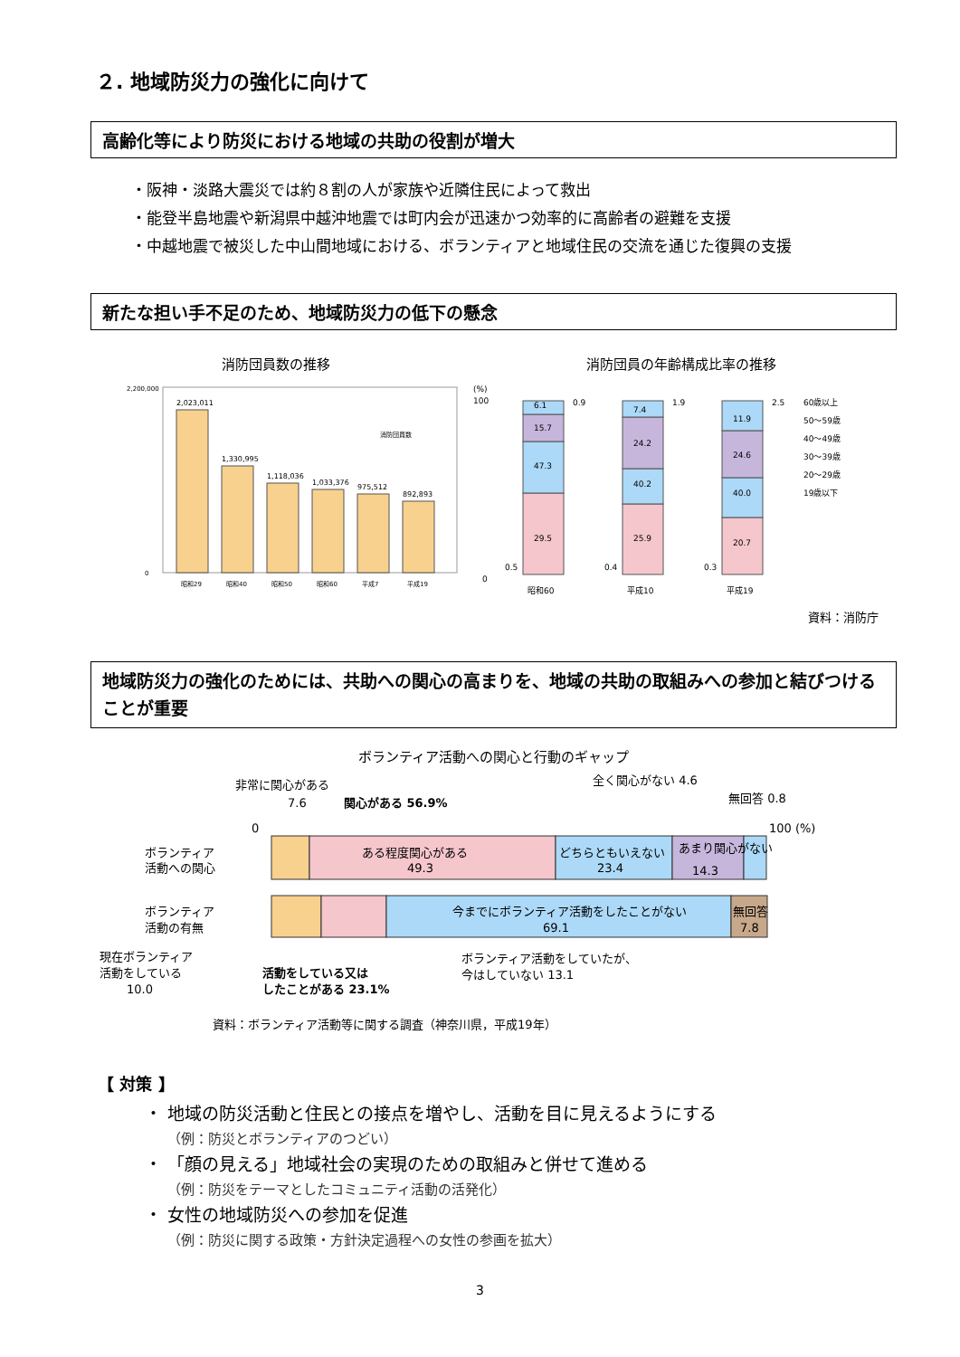２. 地域防災力の強化に向けて
高齢化等により防災における地域の共助の役割が増大
・阪神・淡路大震災では約８割の人が家族や近隣住民によって救出
・能登半島地震や新潟県中越沖地震では町内会が迅速かつ効率的に高齢者の避難を支援
・中越地震で被災した中山間地域における、ボランティアと地域住民の交流を通じた復興の支援
新たな担い手不足のため、地域防災力の低下の懸念
消防団員数の推移
2,023,011
1,330,995
1,118,036
1,033,376
975,512
892,893
2,200,000
0
消防団員数
昭和29
昭和40
昭和50
昭和60
平成7
平成19
消防団員の年齢構成比率の推移
(%)
100
0
29.5
47.3
15.7
6.1
0.9
0.5
25.9
40.2
24.2
7.4
1.9
0.4
20.7
40.0
24.6
11.9
2.5
0.3
昭和60
平成10
平成19
60歳以上
50～59歳
40～49歳
30～39歳
20～29歳
19歳以下
資料：消防庁
地域防災力の強化のためには、共助への関心の高まりを、地域の共助の取組みへの参加と結びつけることが重要
ボランティア活動への関心と行動のギャップ
非常に関心がある
7.6
関心がある 56.9%
全く関心がない 4.6
無回答 0.8
0
100 (%)
ボランティア
活動への関心
ある程度関心がある
49.3
どちらともいえない
23.4
あまり関心がない
14.3
ボランティア
活動の有無
今までにボランティア活動をしたことがない
69.1
無回答
7.8
現在ボランティア
活動をしている
10.0
活動をしている又は
したことがある 23.1%
ボランティア活動をしていたが、
今はしていない 13.1
資料：ボランティア活動等に関する調査（神奈川県，平成19年）
【 対策 】
・ 地域の防災活動と住民との接点を増やし、活動を目に見えるようにする
（例：防災とボランティアのつどい）
・ 「顔の見える」地域社会の実現のための取組みと併せて進める
（例：防災をテーマとしたコミュニティ活動の活発化）
・ 女性の地域防災への参加を促進
（例：防災に関する政策・方針決定過程への女性の参画を拡大）
3